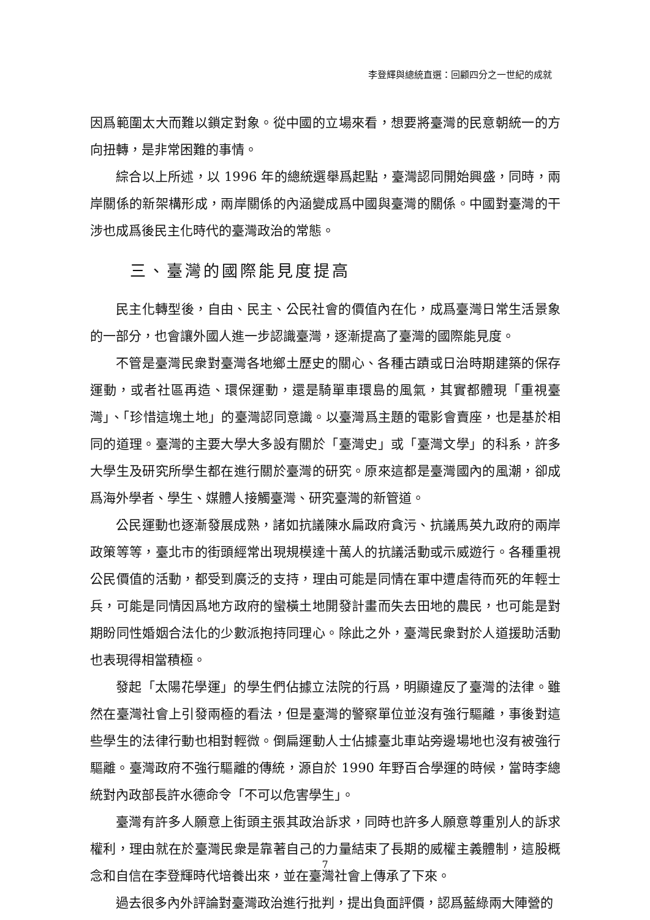李登輝與總統直選：回顧四分之一世紀的成就
因爲範圍太大而難以鎖定對象。從中國的立場來看，想要將臺灣的民意朝統一的方向扭轉，是非常困難的事情。
綜合以上所述，以 1996 年的總統選舉爲起點，臺灣認同開始興盛，同時，兩岸關係的新架構形成，兩岸關係的內涵變成爲中國與臺灣的關係。中國對臺灣的干涉也成爲後民主化時代的臺灣政治的常態。
三、臺灣的國際能見度提高
民主化轉型後，自由、民主、公民社會的價值內在化，成爲臺灣日常生活景象的一部分，也會讓外國人進一步認識臺灣，逐漸提高了臺灣的國際能見度。
不管是臺灣民衆對臺灣各地鄉土歷史的關心、各種古蹟或日治時期建築的保存運動，或者社區再造、環保運動，還是騎單車環島的風氣，其實都體現「重視臺灣」、「珍惜這塊土地」的臺灣認同意識。以臺灣爲主題的電影會賣座，也是基於相同的道理。臺灣的主要大學大多設有關於「臺灣史」或「臺灣文學」的科系，許多大學生及研究所學生都在進行關於臺灣的研究。原來這都是臺灣國內的風潮，卻成爲海外學者、學生、媒體人接觸臺灣、研究臺灣的新管道。
公民運動也逐漸發展成熟，諸如抗議陳水扁政府貪污、抗議馬英九政府的兩岸政策等等，臺北市的街頭經常出現規模達十萬人的抗議活動或示威遊行。各種重視公民價值的活動，都受到廣泛的支持，理由可能是同情在軍中遭虐待而死的年輕士兵，可能是同情因爲地方政府的蠻橫土地開發計畫而失去田地的農民，也可能是對期盼同性婚姻合法化的少數派抱持同理心。除此之外，臺灣民衆對於人道援助活動也表現得相當積極。
發起「太陽花學運」的學生們佔據立法院的行爲，明顯違反了臺灣的法律。雖然在臺灣社會上引發兩極的看法，但是臺灣的警察單位並沒有強行驅離，事後對這些學生的法律行動也相對輕微。倒扁運動人士佔據臺北車站旁邊場地也沒有被強行驅離。臺灣政府不強行驅離的傳統，源自於 1990 年野百合學運的時候，當時李總統對內政部長許水德命令「不可以危害學生」。
臺灣有許多人願意上街頭主張其政治訴求，同時也許多人願意尊重別人的訴求權利，理由就在於臺灣民衆是靠著自己的力量結束了長期的威權主義體制，這股概念和自信在李登輝時代培養出來，並在臺灣社會上傳承了下來。
過去很多內外評論對臺灣政治進行批判，提出負面評價，認爲藍綠兩大陣營的
7